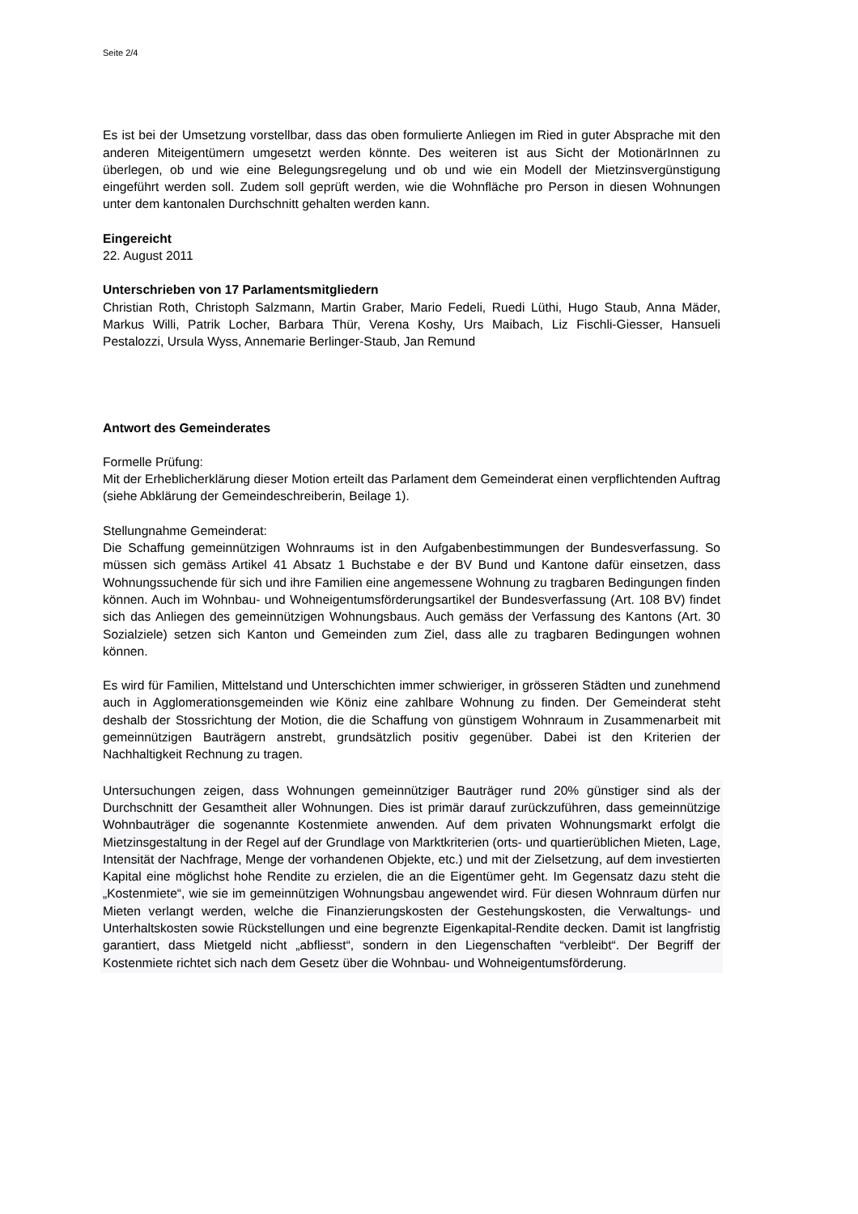Seite 2/4
Es ist bei der Umsetzung vorstellbar, dass das oben formulierte Anliegen im Ried in guter Absprache mit den anderen Miteigentümern umgesetzt werden könnte. Des weiteren ist aus Sicht der MotionärInnen zu überlegen, ob und wie eine Belegungsregelung und ob und wie ein Modell der Mietzinsvergünstigung eingeführt werden soll. Zudem soll geprüft werden, wie die Wohnfläche pro Person in diesen Wohnungen unter dem kantonalen Durchschnitt gehalten werden kann.
Eingereicht
22. August 2011
Unterschrieben von 17 Parlamentsmitgliedern
Christian Roth, Christoph Salzmann, Martin Graber, Mario Fedeli, Ruedi Lüthi, Hugo Staub, Anna Mäder, Markus Willi, Patrik Locher, Barbara Thür, Verena Koshy, Urs Maibach, Liz Fischli-Giesser, Hansueli Pestalozzi, Ursula Wyss, Annemarie Berlinger-Staub, Jan Remund
Antwort des Gemeinderates
Formelle Prüfung:
Mit der Erheblicherklärung dieser Motion erteilt das Parlament dem Gemeinderat einen verpflichtenden Auftrag (siehe Abklärung der Gemeindeschreiberin, Beilage 1).
Stellungnahme Gemeinderat:
Die Schaffung gemeinnützigen Wohnraums ist in den Aufgabenbestimmungen der Bundesverfassung. So müssen sich gemäss Artikel 41 Absatz 1 Buchstabe e der BV Bund und Kantone dafür einsetzen, dass Wohnungssuchende für sich und ihre Familien eine angemessene Wohnung zu tragbaren Bedingungen finden können. Auch im Wohnbau- und Wohneigentumsförderungsartikel der Bundesverfassung (Art. 108 BV) findet sich das Anliegen des gemeinnützigen Wohnungsbaus. Auch gemäss der Verfassung des Kantons (Art. 30 Sozialziele) setzen sich Kanton und Gemeinden zum Ziel, dass alle zu tragbaren Bedingungen wohnen können.
Es wird für Familien, Mittelstand und Unterschichten immer schwieriger, in grösseren Städten und zunehmend auch in Agglomerationsgemeinden wie Köniz eine zahlbare Wohnung zu finden. Der Gemeinderat steht deshalb der Stossrichtung der Motion, die die Schaffung von günstigem Wohnraum in Zusammenarbeit mit gemeinnützigen Bauträgern anstrebt, grundsätzlich positiv gegenüber. Dabei ist den Kriterien der Nachhaltigkeit Rechnung zu tragen.
Untersuchungen zeigen, dass Wohnungen gemeinnütziger Bauträger rund 20% günstiger sind als der Durchschnitt der Gesamtheit aller Wohnungen. Dies ist primär darauf zurückzuführen, dass gemeinnützige Wohnbauträger die sogenannte Kostenmiete anwenden. Auf dem privaten Wohnungsmarkt erfolgt die Mietzinsgestaltung in der Regel auf der Grundlage von Marktkriterien (orts- und quartierüblichen Mieten, Lage, Intensität der Nachfrage, Menge der vorhandenen Objekte, etc.) und mit der Zielsetzung, auf dem investierten Kapital eine möglichst hohe Rendite zu erzielen, die an die Eigentümer geht. Im Gegensatz dazu steht die „Kostenmiete“, wie sie im gemeinnützigen Wohnungsbau angewendet wird. Für diesen Wohnraum dürfen nur Mieten verlangt werden, welche die Finanzierungskosten der Gestehungskosten, die Verwaltungs- und Unterhaltskosten sowie Rückstellungen und eine begrenzte Eigenkapital-Rendite decken. Damit ist langfristig garantiert, dass Mietgeld nicht „abfliesst“, sondern in den Liegenschaften “verbleibt“. Der Begriff der Kostenmiete richtet sich nach dem Gesetz über die Wohnbau- und Wohneigentumsförderung.